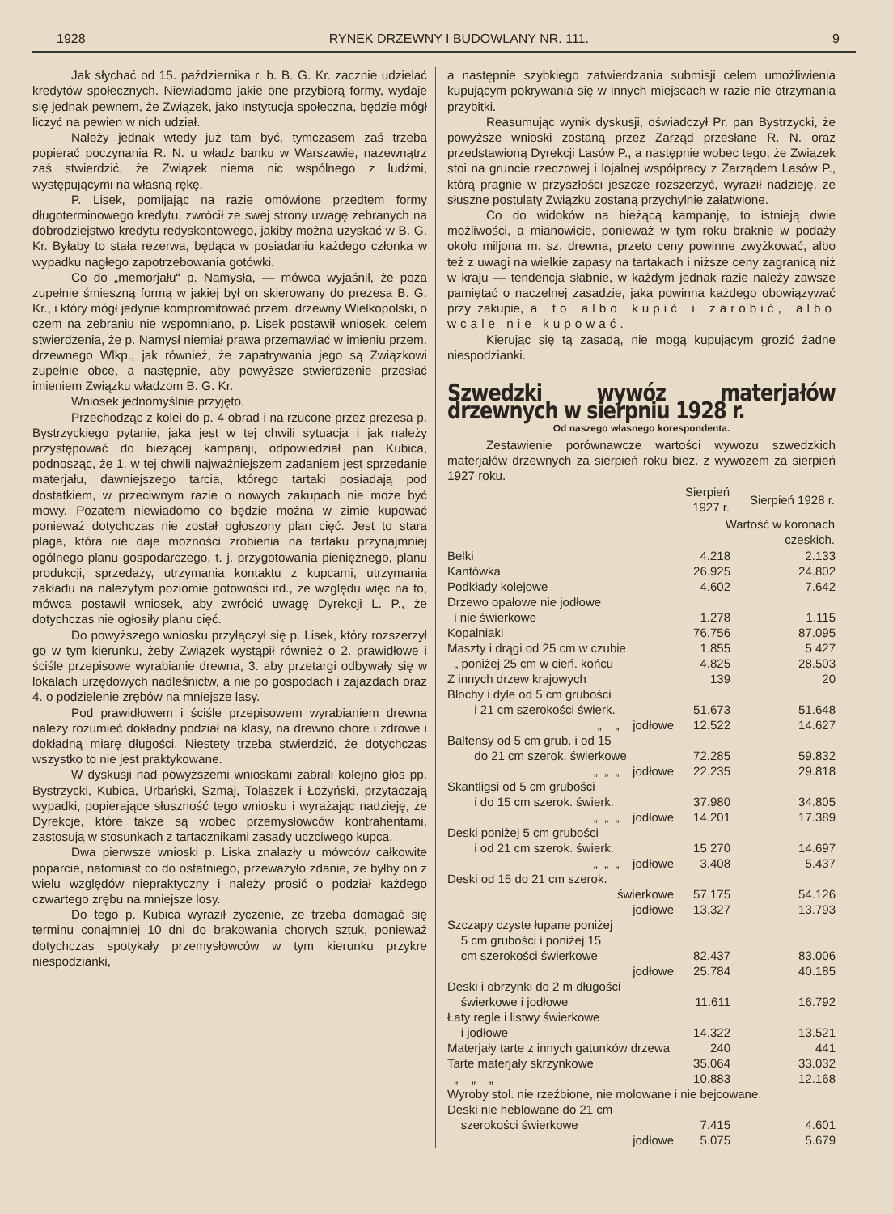1928 RYNEK DRZEWNY I BUDOWLANY NR. 111. 9
Jak słychać od 15. października r. b. B. G. Kr. zacznie udzielać kredytów społecznych. Niewiadomo jakie one przybiorą formy, wydaje się jednak pewnem, że Związek, jako instytucja społeczna, będzie mógł liczyć na pewien w nich udział.
Należy jednak wtedy już tam być, tymczasem zaś trzeba popierać poczynania R. N. u władz banku w Warszawie, nazewnątrz zaś stwierdzić, że Związek niema nic wspólnego z ludźmi, występującymi na własną rękę.
P. Lisek, pomijając na razie omówione przedtem formy długoterminowego kredytu, zwrócił ze swej strony uwagę zebranych na dobrodziejstwo kredytu redyskontowego, jakiby można uzyskać w B. G. Kr. Byłaby to stała rezerwa, będąca w posiadaniu każdego członka w wypadku nagłego zapotrzebowania gotówki.
Co do „memorjału“ p. Namysła, — mówca wyjaśnił, że poza zupełnie śmieszną formą w jakiej był on skierowany do prezesa B. G. Kr., i który mógł jedynie kompromitować przem. drzewny Wielkopolski, o czem na zebraniu nie wspomniano, p. Lisek postawił wniosek, celem stwierdzenia, że p. Namysł niemiał prawa przemawiać w imieniu przem. drzewnego Wlkp., jak również, że zapatrywania jego są Związkowi zupełnie obce, a następnie, aby powyższe stwierdzenie przesłać imieniem Związku władzom B. G. Kr.
Wniosek jednomyślnie przyjęto.
Przechodząc z kolei do p. 4 obrad i na rzucone przez prezesa p. Bystrzyckiego pytanie, jaka jest w tej chwili sytuacja i jak należy przystępować do bieżącej kampanji, odpowiedział pan Kubica, podnosząc, że 1. w tej chwili najważniejszem zadaniem jest sprzedanie materjału, dawniejszego tarcia, którego tartaki posiadają pod dostatkiem, w przeciwnym razie o nowych zakupach nie może być mowy. Pozatem niewiadomo co będzie można w zimie kupować ponieważ dotychczas nie został ogłoszony plan cięć. Jest to stara plaga, która nie daje możności zrobienia na tartaku przynajmniej ogólnego planu gospodarczego, t. j. przygotowania pieniężnego, planu produkcji, sprzedaży, utrzymania kontaktu z kupcami, utrzymania zakładu na należytym poziomie gotowości itd., ze względu więc na to, mówca postawił wniosek, aby zwrócić uwagę Dyrekcji L. P., że dotychczas nie ogłosiły planu cięć.
Do powyższego wniosku przyłączył się p. Lisek, który rozszerzył go w tym kierunku, żeby Związek wystąpił również o 2. prawidłowe i ściśle przepisowe wyrabianie drewna, 3. aby przetargi odbywały się w lokalach urzędowych nadleśnictw, a nie po gospodach i zajazdach oraz 4. o podzielenie zrębów na mniejsze lasy.
Pod prawidłowem i ściśle przepisowem wyrabianiem drewna należy rozumieć dokładny podział na klasy, na drewno chore i zdrowe i dokładną miarę długości. Niestety trzeba stwierdzić, że dotychczas wszystko to nie jest praktykowane.
W dyskusji nad powyższemi wnioskami zabrali kolejno głos pp. Bystrzycki, Kubica, Urbański, Szmaj, Tolaszek i Łożyński, przytaczają wypadki, popierające słuszność tego wniosku i wyrażając nadzieję, że Dyrekcje, które także są wobec przemysłowców kontrahentami, zastosują w stosunkach z tartacznikami zasady uczciwego kupca.
Dwa pierwsze wnioski p. Liska znalazły u mówców całkowite poparcie, natomiast co do ostatniego, przeważyło zdanie, że byłby on z wielu względów niepraktyczny i należy prosić o podział każdego czwartego zrębu na mniejsze losy.
Do tego p. Kubica wyraził życzenie, że trzeba domagać się terminu conajmniej 10 dni do brakowania chorych sztuk, ponieważ dotychczas spotykały przemysłowców w tym kierunku przykre niespodzianki,
a następnie szybkiego zatwierdzania submisji celem umożliwienia kupującym pokrywania się w innych miejscach w razie nie otrzymania przybitki.
Reasumując wynik dyskusji, oświadczył Pr. pan Bystrzycki, że powyższe wnioski zostaną przez Zarząd przesłane R. N. oraz przedstawioną Dyrekcji Lasów P., a następnie wobec tego, że Związek stoi na gruncie rzeczowej i lojalnej współpracy z Zarządem Lasów P., którą pragnie w przyszłości jeszcze rozszerzyć, wyraził nadzieję, że słuszne postulaty Związku zostaną przychylnie załatwione.
Co do widoków na bieżącą kampanję, to istnieją dwie możliwości, a mianowicie, ponieważ w tym roku braknie w podaży około miljona m. sz. drewna, przeto ceny powinne zwyżkować, albo też z uwagi na wielkie zapasy na tartakach i niższe ceny zagranicą niż w kraju — tendencja słabnie, w każdym jednak razie należy zawsze pamiętać o naczelnej zasadzie, jaka powinna każdego obowiązywać przy zakupie, a to albo kupić i zarobić, albo wcale nie kupować.
Kierując się tą zasadą, nie mogą kupującym grozić żadne niespodzianki.
Szwedzki wywóz materjałów drzewnych w sierpniu 1928 r.
Od naszego własnego korespondenta.
Zestawienie porównawcze wartości wywozu szwedzkich materjałów drzewnych za sierpień roku bież. z wywozem za sierpień 1927 roku.
| | Sierpień 1927 r. | Sierpień 1928 r. |
| --- | --- | --- |
| | Wartość w koronach czeskich. | |
| Belki | 4.218 | 2.133 |
| Kantówka | 26.925 | 24.802 |
| Podkłady kolejowe | 4.602 | 7.642 |
| Drzewo opałowe nie jodłowe i nie świerkowe | 1.278 | 1.115 |
| Kopalniaki | 76.756 | 87.095 |
| Maszty i drągi od 25 cm w czubie | 1.855 | 5 427 |
| „ poniżej 25 cm w cień. końcu | 4.825 | 28.503 |
| Z innych drzew krajowych | 139 | 20 |
| Blochy i dyle od 5 cm grubości i 21 cm szerokości świerk. | 51.673 | 51.648 |
| „ „ jodłowe | 12.522 | 14.627 |
| Baltensy od 5 cm grub. i od 15 do 21 cm szerok. świerkowe | 72.285 | 59.832 |
| „ „ „ jodłowe | 22.235 | 29.818 |
| Skantligsi od 5 cm grubości i do 15 cm szerok. świerk. | 37.980 | 34.805 |
| „ „ „ jodłowe | 14.201 | 17.389 |
| Deski poniżej 5 cm grubości i od 21 cm szerok. świerk. | 15 270 | 14.697 |
| „ „ „ jodłowe | 3.408 | 5.437 |
| Deski od 15 do 21 cm szerok. świerkowe | 57.175 | 54.126 |
| jodłowe | 13.327 | 13.793 |
| Szczapy czyste łupane poniżej 5 cm grubości i poniżej 15 cm szerokości świerkowe | 82.437 | 83.006 |
| jodłowe | 25.784 | 40.185 |
| Deski i obrzynki do 2 m długości świerkowe i jodłowe | 11.611 | 16.792 |
| Łaty regle i listwy świerkowe i jodłowe | 14.322 | 13.521 |
| Materjały tarte z innych gatunków drzewa | 240 | 441 |
| Tarte materjały skrzynkowe | 35.064 | 33.032 |
| „ „ „ | 10.883 | 12.168 |
| Wyroby stol. nie rzeźbione, nie molowane i nie bejcowane. | | |
| Deski nie heblowane do 21 cm szerokości świerkowe | 7.415 | 4.601 |
| jodłowe | 5.075 | 5.679 |